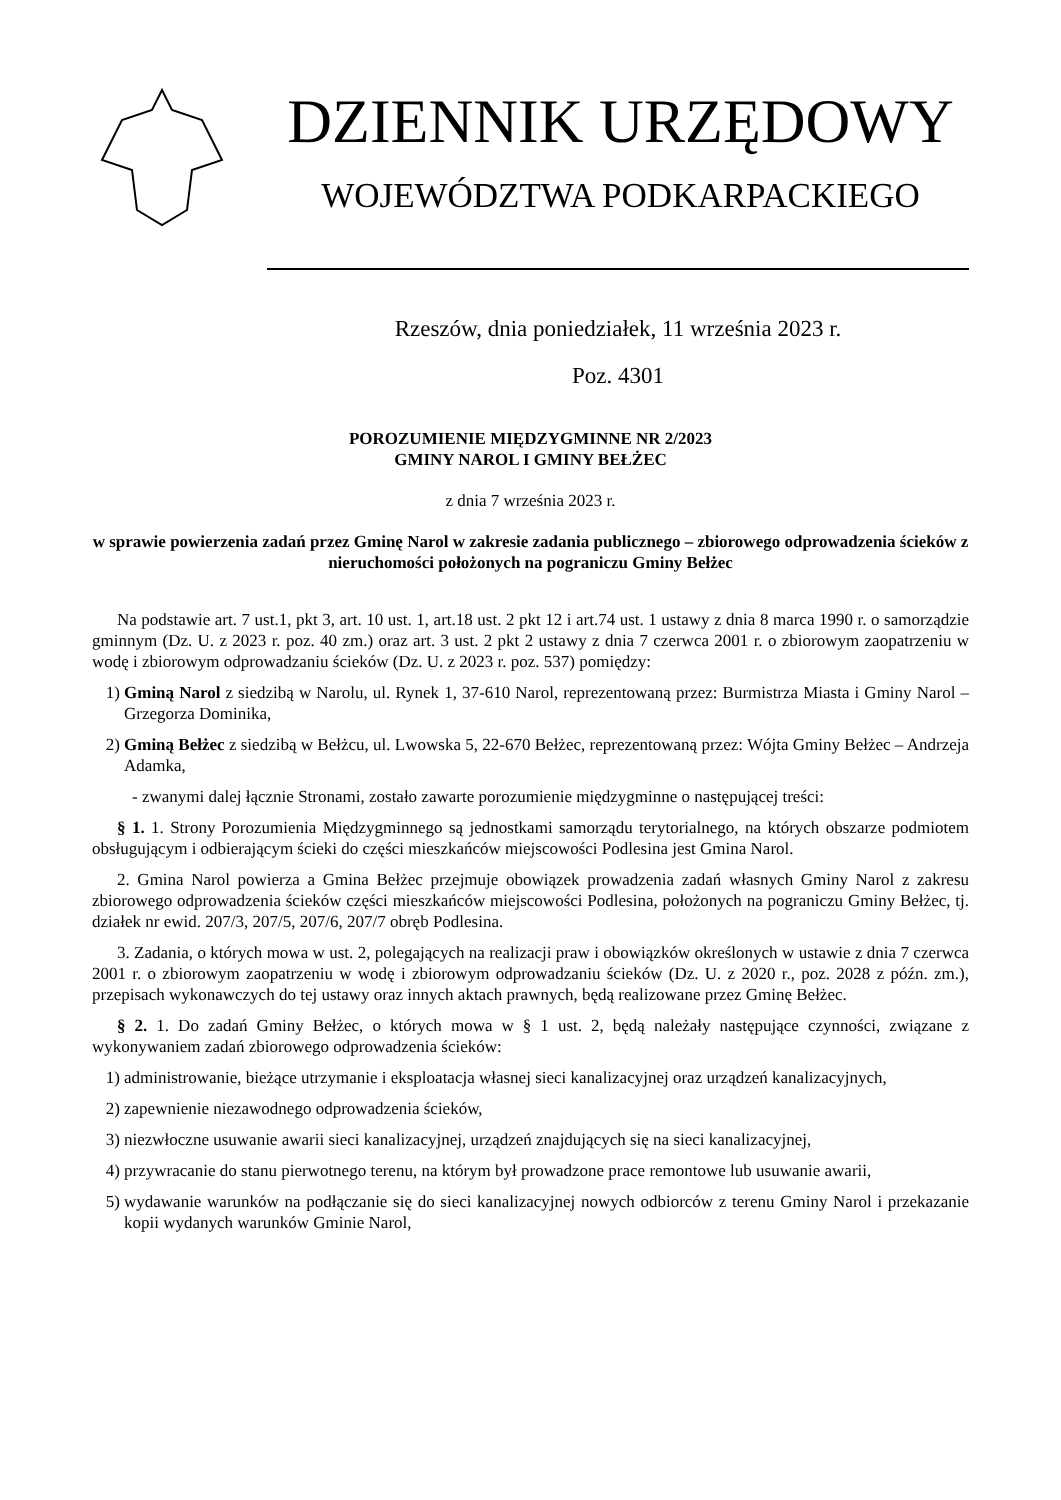DZIENNIK URZĘDOWY
WOJEWÓDZTWA PODKARPACKIEGO
Rzeszów, dnia poniedziałek, 11 września 2023 r.
Poz. 4301
POROZUMIENIE MIĘDZYGMINNE NR 2/2023
GMINY NAROL I GMINY BEŁŻEC
z dnia 7 września 2023 r.
w sprawie powierzenia zadań przez Gminę Narol w zakresie zadania publicznego – zbiorowego odprowadzenia ścieków z nieruchomości położonych na pograniczu Gminy Bełżec
Na podstawie art. 7 ust.1, pkt 3, art. 10 ust. 1, art.18 ust. 2 pkt 12 i art.74 ust. 1 ustawy z dnia 8 marca 1990 r. o samorządzie gminnym (Dz. U. z 2023 r. poz. 40 zm.) oraz art. 3 ust. 2 pkt 2 ustawy z dnia 7 czerwca 2001 r. o zbiorowym zaopatrzeniu w wodę i zbiorowym odprowadzaniu ścieków (Dz. U. z 2023 r. poz. 537) pomiędzy:
1) Gminą Narol z siedzibą w Narolu, ul. Rynek 1, 37-610 Narol, reprezentowaną przez: Burmistrza Miasta i Gminy Narol – Grzegorza Dominika,
2) Gminą Bełżec z siedzibą w Bełżcu, ul. Lwowska 5, 22-670 Bełżec, reprezentowaną przez: Wójta Gminy Bełżec – Andrzeja Adamka,
- zwanymi dalej łącznie Stronami, zostało zawarte porozumienie międzygminne o następującej treści:
§ 1. 1. Strony Porozumienia Międzygminnego są jednostkami samorządu terytorialnego, na których obszarze podmiotem obsługującym i odbierającym ścieki do części mieszkańców miejscowości Podlesina jest Gmina Narol.
2. Gmina Narol powierza a Gmina Bełżec przejmuje obowiązek prowadzenia zadań własnych Gminy Narol z zakresu zbiorowego odprowadzenia ścieków części mieszkańców miejscowości Podlesina, położonych na pograniczu Gminy Bełżec, tj. działek nr ewid. 207/3, 207/5, 207/6, 207/7 obręb Podlesina.
3. Zadania, o których mowa w ust. 2, polegających na realizacji praw i obowiązków określonych w ustawie z dnia 7 czerwca 2001 r. o zbiorowym zaopatrzeniu w wodę i zbiorowym odprowadzaniu ścieków (Dz. U. z 2020 r., poz. 2028 z późn. zm.), przepisach wykonawczych do tej ustawy oraz innych aktach prawnych, będą realizowane przez Gminę Bełżec.
§ 2. 1. Do zadań Gminy Bełżec, o których mowa w § 1 ust. 2, będą należały następujące czynności, związane z wykonywaniem zadań zbiorowego odprowadzenia ścieków:
1) administrowanie, bieżące utrzymanie i eksploatacja własnej sieci kanalizacyjnej oraz urządzeń kanalizacyjnych,
2) zapewnienie niezawodnego odprowadzenia ścieków,
3) niezwłoczne usuwanie awarii sieci kanalizacyjnej, urządzeń znajdujących się na sieci kanalizacyjnej,
4) przywracanie do stanu pierwotnego terenu, na którym był prowadzone prace remontowe lub usuwanie awarii,
5) wydawanie warunków na podłączanie się do sieci kanalizacyjnej nowych odbiorców z terenu Gminy Narol i przekazanie kopii wydanych warunków Gminie Narol,